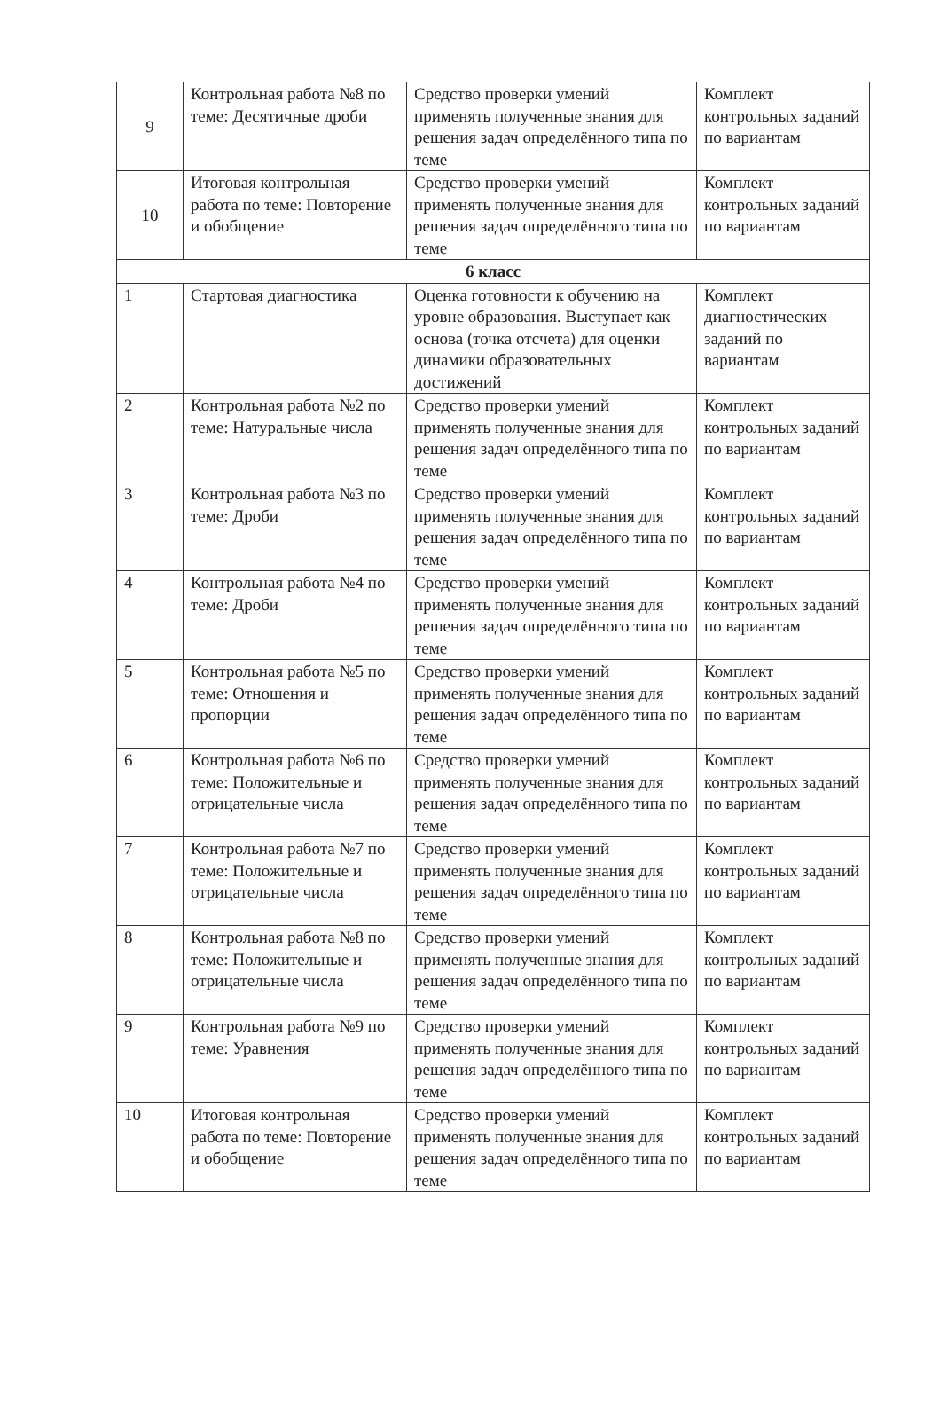| 9 | Контрольная работа №8 по теме: Десятичные дроби | Средство проверки умений применять полученные знания для решения задач определённого типа по теме | Комплект контрольных заданий по вариантам |
| 10 | Итоговая контрольная работа по теме: Повторение и обобщение | Средство проверки умений применять полученные знания для решения задач определённого типа по теме | Комплект контрольных заданий по вариантам |
| 6 класс | | | |
| 1 | Стартовая диагностика | Оценка готовности к обучению на уровне образования. Выступает как основа (точка отсчета) для оценки динамики образовательных достижений | Комплект диагностических заданий по вариантам |
| 2 | Контрольная работа №2 по теме: Натуральные числа | Средство проверки умений применять полученные знания для решения задач определённого типа по теме | Комплект контрольных заданий по вариантам |
| 3 | Контрольная работа №3 по теме: Дроби | Средство проверки умений применять полученные знания для решения задач определённого типа по теме | Комплект контрольных заданий по вариантам |
| 4 | Контрольная работа №4 по теме: Дроби | Средство проверки умений применять полученные знания для решения задач определённого типа по теме | Комплект контрольных заданий по вариантам |
| 5 | Контрольная работа №5 по теме: Отношения и пропорции | Средство проверки умений применять полученные знания для решения задач определённого типа по теме | Комплект контрольных заданий по вариантам |
| 6 | Контрольная работа №6 по теме: Положительные и отрицательные числа | Средство проверки умений применять полученные знания для решения задач определённого типа по теме | Комплект контрольных заданий по вариантам |
| 7 | Контрольная работа №7 по теме: Положительные и отрицательные числа | Средство проверки умений применять полученные знания для решения задач определённого типа по теме | Комплект контрольных заданий по вариантам |
| 8 | Контрольная работа №8 по теме: Положительные и отрицательные числа | Средство проверки умений применять полученные знания для решения задач определённого типа по теме | Комплект контрольных заданий по вариантам |
| 9 | Контрольная работа №9 по теме: Уравнения | Средство проверки умений применять полученные знания для решения задач определённого типа по теме | Комплект контрольных заданий по вариантам |
| 10 | Итоговая контрольная работа по теме: Повторение и обобщение | Средство проверки умений применять полученные знания для решения задач определённого типа по теме | Комплект контрольных заданий по вариантам |